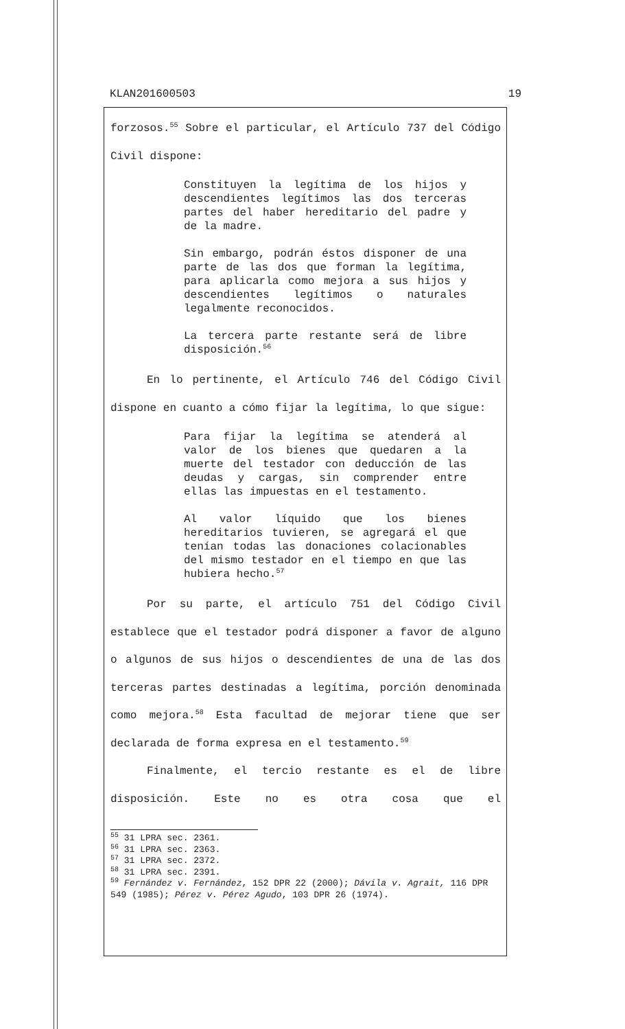KLAN201600503 19
forzosos.<sup>55</sup> Sobre el particular, el Artículo 737 del Código Civil dispone:
Constituyen la legítima de los hijos y descendientes legítimos las dos terceras partes del haber hereditario del padre y de la madre.
Sin embargo, podrán éstos disponer de una parte de las dos que forman la legítima, para aplicarla como mejora a sus hijos y descendientes legítimos o naturales legalmente reconocidos.
La tercera parte restante será de libre disposición.<sup>56</sup>
En lo pertinente, el Artículo 746 del Código Civil dispone en cuanto a cómo fijar la legítima, lo que sigue:
Para fijar la legítima se atenderá al valor de los bienes que quedaren a la muerte del testador con deducción de las deudas y cargas, sin comprender entre ellas las impuestas en el testamento.
Al valor líquido que los bienes hereditarios tuvieren, se agregará el que tenían todas las donaciones colacionables del mismo testador en el tiempo en que las hubiera hecho.<sup>57</sup>
Por su parte, el artículo 751 del Código Civil establece que el testador podrá disponer a favor de alguno o algunos de sus hijos o descendientes de una de las dos terceras partes destinadas a legítima, porción denominada como mejora.<sup>58</sup> Esta facultad de mejorar tiene que ser declarada de forma expresa en el testamento.<sup>59</sup>
Finalmente, el tercio restante es el de libre disposición. Este no es otra cosa que el
<sup>55</sup> 31 LPRA sec. 2361.
<sup>56</sup> 31 LPRA sec. 2363.
<sup>57</sup> 31 LPRA sec. 2372.
<sup>58</sup> 31 LPRA sec. 2391.
<sup>59</sup> Fernández v. Fernández, 152 DPR 22 (2000); Dávila v. Agrait, 116 DPR 549 (1985); Pérez v. Pérez Agudo, 103 DPR 26 (1974).